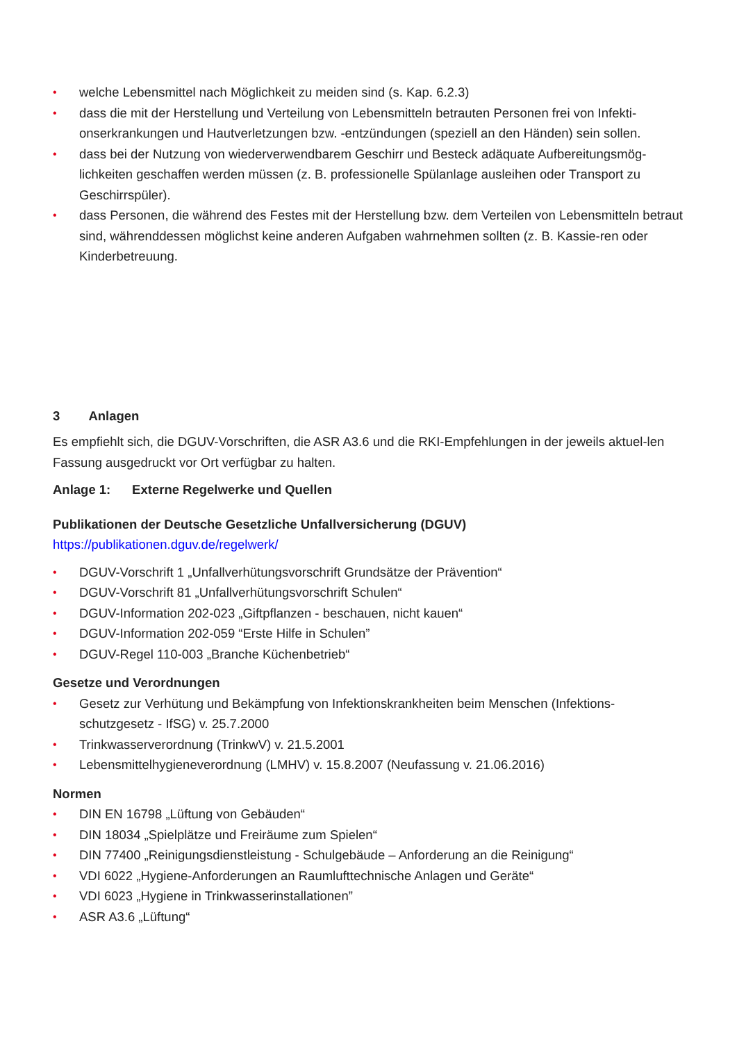• welche Lebensmittel nach Möglichkeit zu meiden sind (s. Kap. 6.2.3)
• dass die mit der Herstellung und Verteilung von Lebensmitteln betrauten Personen frei von Infekti-onserkrankungen und Hautverletzungen bzw. -entzündungen (speziell an den Händen) sein sollen.
• dass bei der Nutzung von wiederverwendbarem Geschirr und Besteck adäquate Aufbereitungsmög-lichkeiten geschaffen werden müssen (z. B. professionelle Spülanlage ausleihen oder Transport zu Geschirrspüler).
• dass Personen, die während des Festes mit der Herstellung bzw. dem Verteilen von Lebensmitteln betraut sind, währenddessen möglichst keine anderen Aufgaben wahrnehmen sollten (z. B. Kassie-ren oder Kinderbetreuung.
3 Anlagen
Es empfiehlt sich, die DGUV-Vorschriften, die ASR A3.6 und die RKI-Empfehlungen in der jeweils aktuel-len Fassung ausgedruckt vor Ort verfügbar zu halten.
Anlage 1: Externe Regelwerke und Quellen
Publikationen der Deutsche Gesetzliche Unfallversicherung (DGUV)
https://publikationen.dguv.de/regelwerk/
• DGUV-Vorschrift 1 „Unfallverhütungsvorschrift Grundsätze der Prävention“
• DGUV-Vorschrift 81 „Unfallverhütungsvorschrift Schulen“
• DGUV-Information 202-023 „Giftpflanzen - beschauen, nicht kauen“
• DGUV-Information 202-059 “Erste Hilfe in Schulen”
• DGUV-Regel 110-003 „Branche Küchenbetrieb“
Gesetze und Verordnungen
• Gesetz zur Verhütung und Bekämpfung von Infektionskrankheiten beim Menschen (Infektions-schutzgesetz - IfSG) v. 25.7.2000
• Trinkwasserverordnung (TrinkwV) v. 21.5.2001
• Lebensmittelhygieneverordnung (LMHV) v. 15.8.2007 (Neufassung v. 21.06.2016)
Normen
• DIN EN 16798 „Lüftung von Gebäuden“
• DIN 18034 „Spielplätze und Freiräume zum Spielen“
• DIN 77400 „Reinigungsdienstleistung - Schulgebäude – Anforderung an die Reinigung“
• VDI 6022 „Hygiene-Anforderungen an Raumlufttechnische Anlagen und Geräte“
• VDI 6023 „Hygiene in Trinkwasserinstallationen”
• ASR A3.6 „Lüftung“